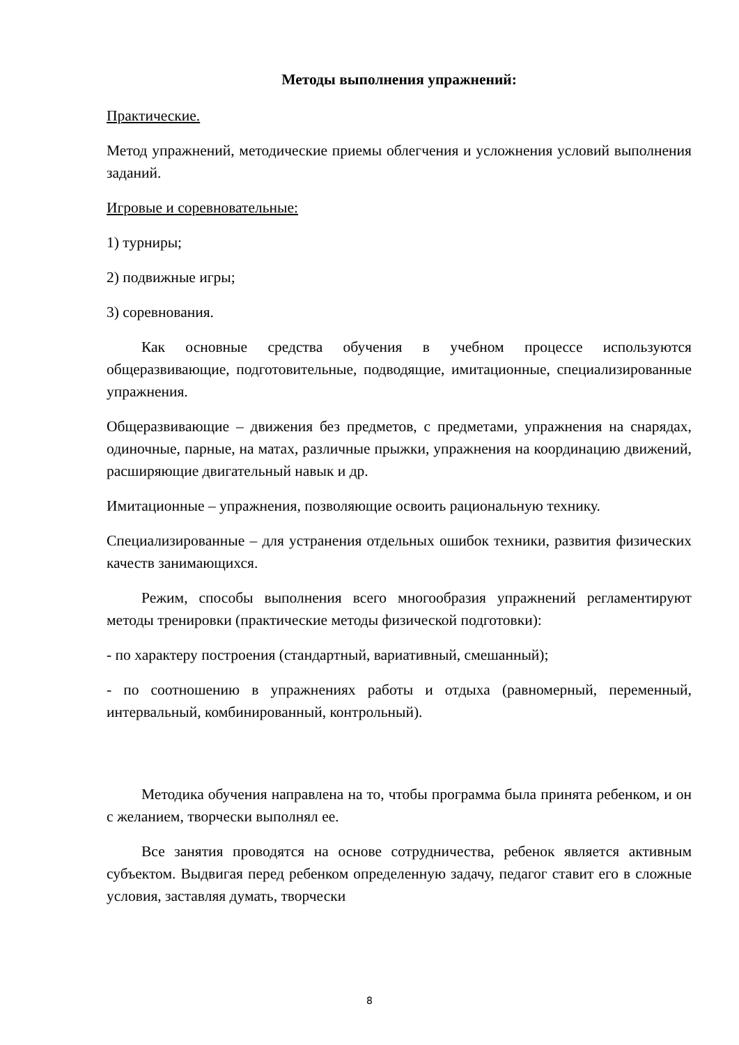Методы выполнения упражнений:
Практические.
Метод упражнений, методические приемы облегчения и усложнения условий выполнения заданий.
Игровые и соревновательные:
1) турниры;
2) подвижные игры;
3) соревнования.
Как основные средства обучения в учебном процессе используются общеразвивающие, подготовительные, подводящие, имитационные, специализированные упражнения.
Общеразвивающие – движения без предметов, с предметами, упражнения на снарядах, одиночные, парные, на матах, различные прыжки, упражнения на координацию движений, расширяющие двигательный навык и др.
Имитационные – упражнения, позволяющие освоить рациональную технику.
Специализированные – для устранения отдельных ошибок техники, развития физических качеств занимающихся.
Режим, способы выполнения всего многообразия упражнений регламентируют методы тренировки (практические методы физической подготовки):
- по характеру построения (стандартный, вариативный, смешанный);
- по соотношению в упражнениях работы и отдыха (равномерный, переменный, интервальный, комбинированный, контрольный).
Методика обучения направлена на то, чтобы программа была принята ребенком, и он с желанием, творчески выполнял ее.
Все занятия проводятся на основе сотрудничества, ребенок является активным субъектом. Выдвигая перед ребенком определенную задачу, педагог ставит его в сложные условия, заставляя думать, творчески
8